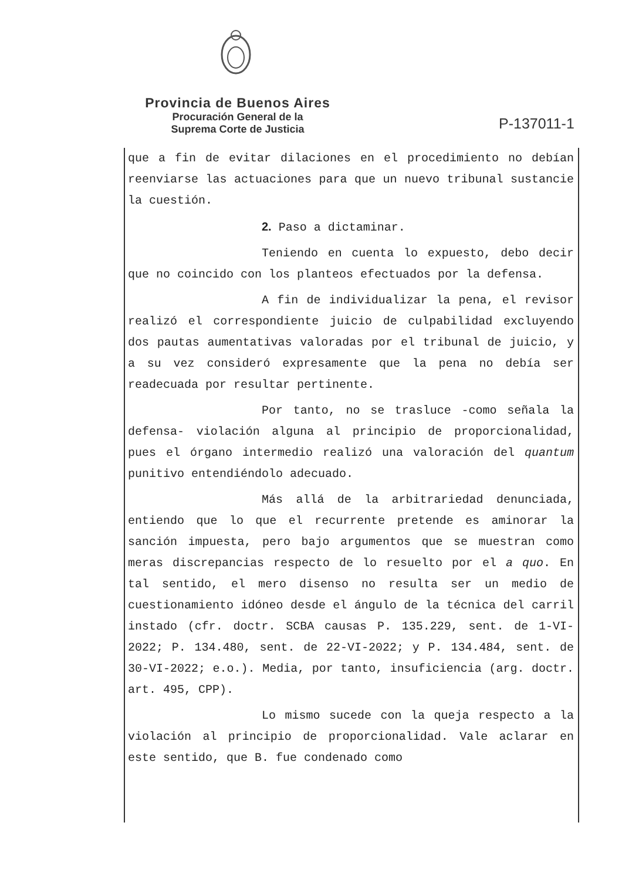Provincia de Buenos Aires
Procuración General de la
Suprema Corte de Justicia
P-137011-1
que a fin de evitar dilaciones en el procedimiento no debían reenviarse las actuaciones para que un nuevo tribunal sustancie la cuestión.
2. Paso a dictaminar.
Teniendo en cuenta lo expuesto, debo decir que no coincido con los planteos efectuados por la defensa.
A fin de individualizar la pena, el revisor realizó el correspondiente juicio de culpabilidad excluyendo dos pautas aumentativas valoradas por el tribunal de juicio, y a su vez consideró expresamente que la pena no debía ser readecuada por resultar pertinente.
Por tanto, no se trasluce -como señala la defensa- violación alguna al principio de proporcionalidad, pues el órgano intermedio realizó una valoración del quantum punitivo entendiéndolo adecuado.
Más allá de la arbitrariedad denunciada, entiendo que lo que el recurrente pretende es aminorar la sanción impuesta, pero bajo argumentos que se muestran como meras discrepancias respecto de lo resuelto por el a quo. En tal sentido, el mero disenso no resulta ser un medio de cuestionamiento idóneo desde el ángulo de la técnica del carril instado (cfr. doctr. SCBA causas P. 135.229, sent. de 1-VI-2022; P. 134.480, sent. de 22-VI-2022; y P. 134.484, sent. de 30-VI-2022; e.o.). Media, por tanto, insuficiencia (arg. doctr. art. 495, CPP).
Lo mismo sucede con la queja respecto a la violación al principio de proporcionalidad. Vale aclarar en este sentido, que B. fue condenado como